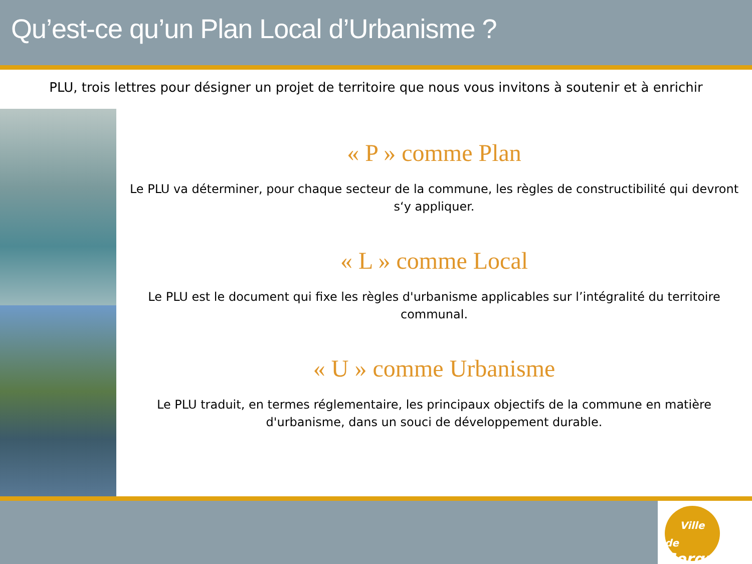Qu’est-ce qu’un Plan Local d’Urbanisme ?
PLU, trois lettres pour désigner un projet de territoire que nous vous invitons à soutenir et à enrichir
« P » comme Plan
Le PLU va déterminer, pour chaque secteur de la commune, les règles de constructibilité qui devront s‘y appliquer.
« L » comme Local
Le PLU est le document qui fixe les règles d'urbanisme applicables sur l’intégralité du territoire communal.
« U » comme Urbanisme
Le PLU traduit, en termes réglementaire, les principaux objectifs de la commune en matière d'urbanisme, dans un souci de développement durable.
Ville de
Sorgues